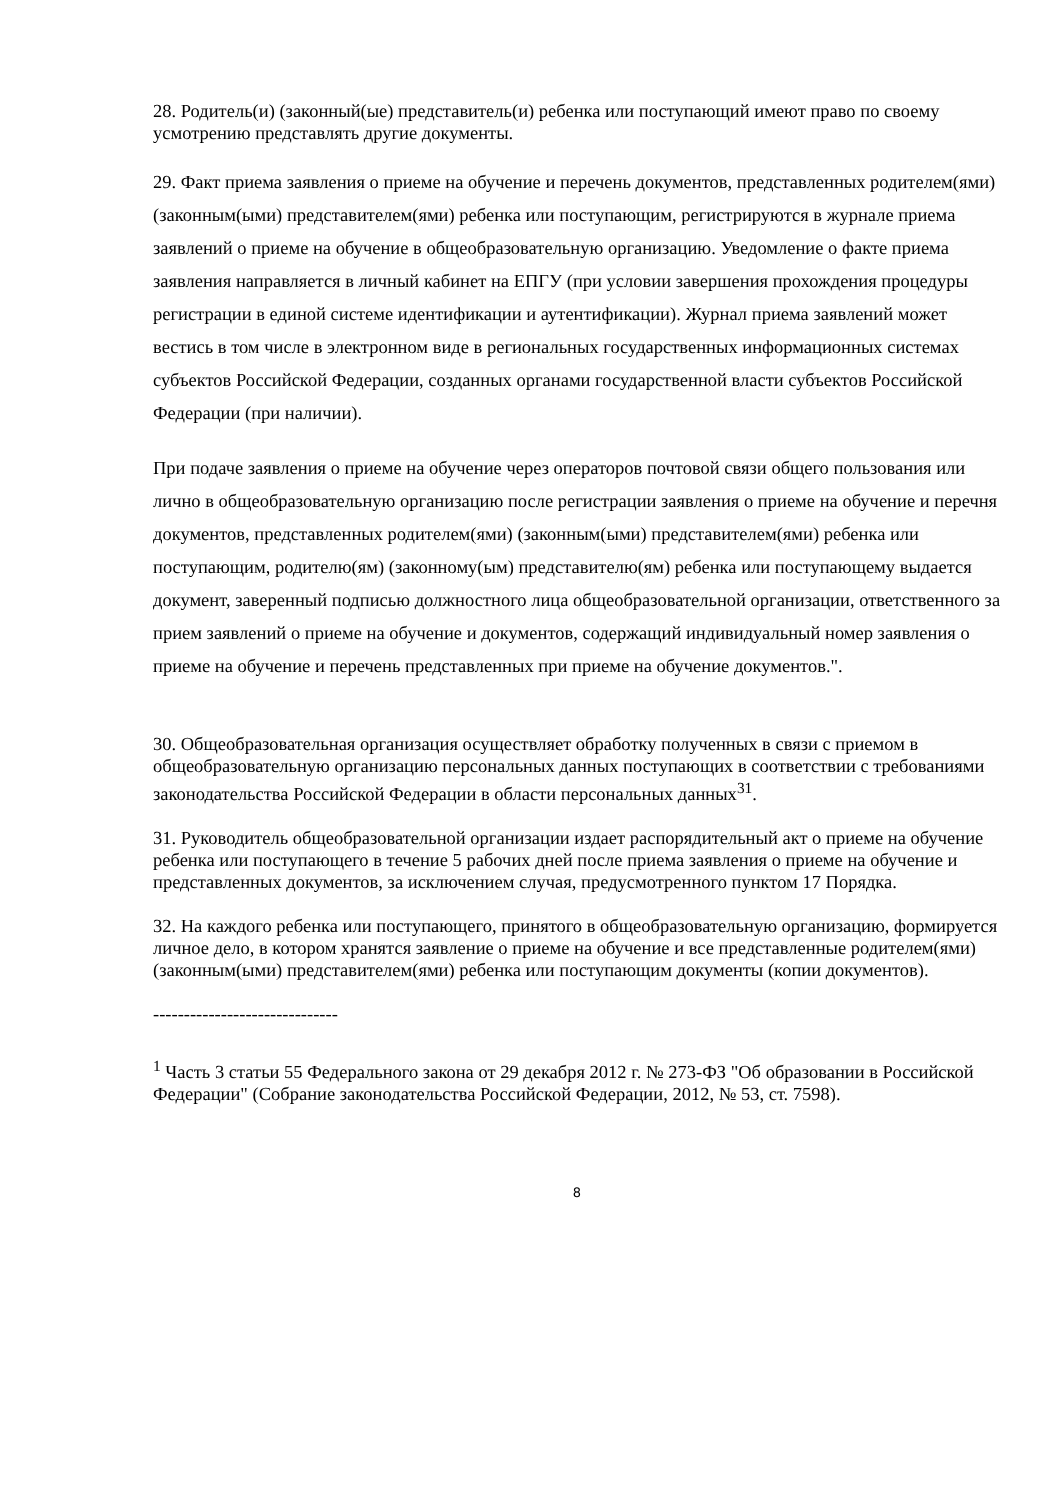28. Родитель(и) (законный(ые) представитель(и) ребенка или поступающий имеют право по своему усмотрению представлять другие документы.
29. Факт приема заявления о приеме на обучение и перечень документов, представленных родителем(ями) (законным(ыми) представителем(ями) ребенка или поступающим, регистрируются в журнале приема заявлений о приеме на обучение в общеобразовательную организацию. Уведомление о факте приема заявления направляется в личный кабинет на ЕПГУ (при условии завершения прохождения процедуры регистрации в единой системе идентификации и аутентификации). Журнал приема заявлений может вестись в том числе в электронном виде в региональных государственных информационных системах субъектов Российской Федерации, созданных органами государственной власти субъектов Российской Федерации (при наличии).
При подаче заявления о приеме на обучение через операторов почтовой связи общего пользования или лично в общеобразовательную организацию после регистрации заявления о приеме на обучение и перечня документов, представленных родителем(ями) (законным(ыми) представителем(ями) ребенка или поступающим, родителю(ям) (законному(ым) представителю(ям) ребенка или поступающему выдается документ, заверенный подписью должностного лица общеобразовательной организации, ответственного за прием заявлений о приеме на обучение и документов, содержащий индивидуальный номер заявления о приеме на обучение и перечень представленных при приеме на обучение документов.".
30. Общеобразовательная организация осуществляет обработку полученных в связи с приемом в общеобразовательную организацию персональных данных поступающих в соответствии с требованиями законодательства Российской Федерации в области персональных данных<sup>31</sup>.
31. Руководитель общеобразовательной организации издает распорядительный акт о приеме на обучение ребенка или поступающего в течение 5 рабочих дней после приема заявления о приеме на обучение и представленных документов, за исключением случая, предусмотренного пунктом 17 Порядка.
32. На каждого ребенка или поступающего, принятого в общеобразовательную организацию, формируется личное дело, в котором хранятся заявление о приеме на обучение и все представленные родителем(ями) (законным(ыми) представителем(ями) ребенка или поступающим документы (копии документов).
------------------------------
<sup>1</sup> Часть 3 статьи 55 Федерального закона от 29 декабря 2012 г. № 273-ФЗ "Об образовании в Российской Федерации" (Собрание законодательства Российской Федерации, 2012, № 53, ст. 7598).
8